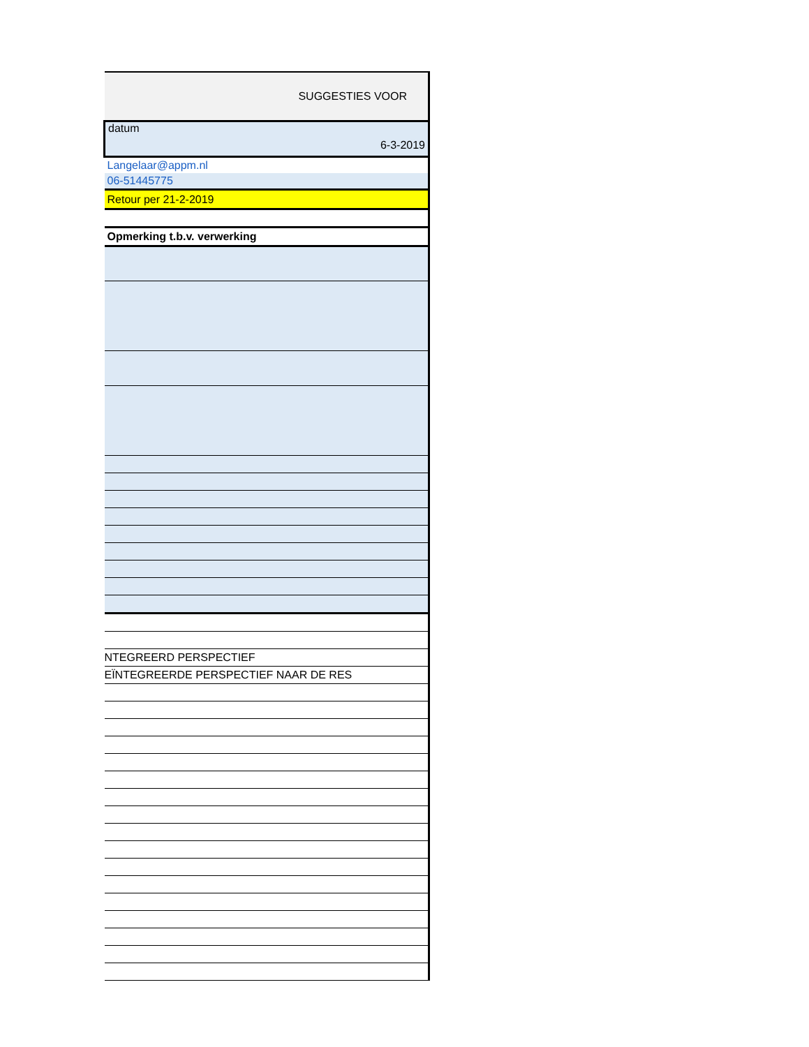| SUGGESTIES VOOR |
| datum 6-3-2019 |
| Langelaar@appm.nl |
| 06-51445775 |
| Retour per 21-2-2019 |
| Opmerking t.b.v. verwerking |
| NTEGREERD PERSPECTIEF |
| EÏNTEGREERDE PERSPECTIEF NAAR DE RES |